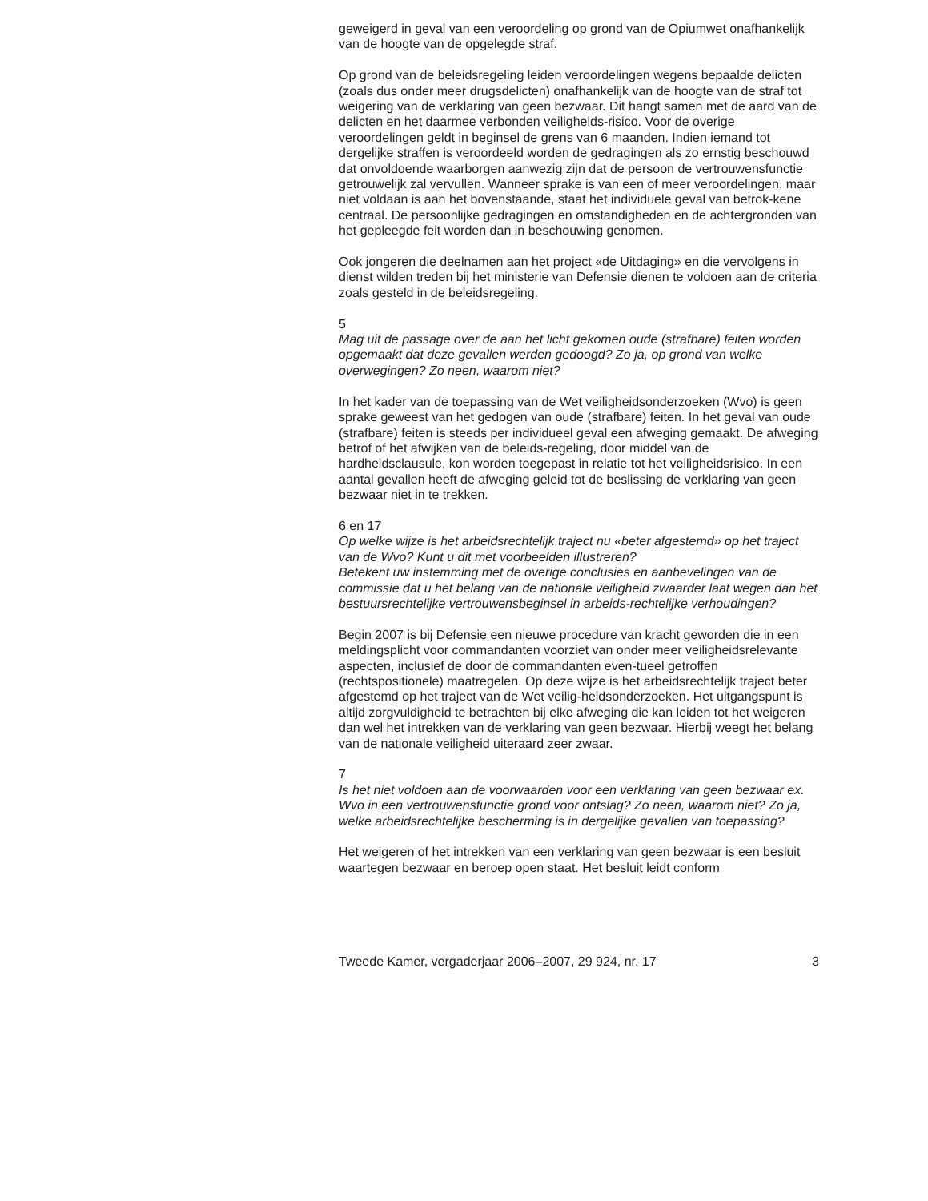geweigerd in geval van een veroordeling op grond van de Opiumwet onafhankelijk van de hoogte van de opgelegde straf.
Op grond van de beleidsregeling leiden veroordelingen wegens bepaalde delicten (zoals dus onder meer drugsdelicten) onafhankelijk van de hoogte van de straf tot weigering van de verklaring van geen bezwaar. Dit hangt samen met de aard van de delicten en het daarmee verbonden veiligheids-risico. Voor de overige veroordelingen geldt in beginsel de grens van 6 maanden. Indien iemand tot dergelijke straffen is veroordeeld worden de gedragingen als zo ernstig beschouwd dat onvoldoende waarborgen aanwezig zijn dat de persoon de vertrouwensfunctie getrouwelijk zal vervullen. Wanneer sprake is van een of meer veroordelingen, maar niet voldaan is aan het bovenstaande, staat het individuele geval van betrok-kene centraal. De persoonlijke gedragingen en omstandigheden en de achtergronden van het gepleegde feit worden dan in beschouwing genomen.
Ook jongeren die deelnamen aan het project «de Uitdaging» en die vervolgens in dienst wilden treden bij het ministerie van Defensie dienen te voldoen aan de criteria zoals gesteld in de beleidsregeling.
5
Mag uit de passage over de aan het licht gekomen oude (strafbare) feiten worden opgemaakt dat deze gevallen werden gedoogd? Zo ja, op grond van welke overwegingen? Zo neen, waarom niet?
In het kader van de toepassing van de Wet veiligheidsonderzoeken (Wvo) is geen sprake geweest van het gedogen van oude (strafbare) feiten. In het geval van oude (strafbare) feiten is steeds per individueel geval een afweging gemaakt. De afweging betrof of het afwijken van de beleids-regeling, door middel van de hardheidsclausule, kon worden toegepast in relatie tot het veiligheidsrisico. In een aantal gevallen heeft de afweging geleid tot de beslissing de verklaring van geen bezwaar niet in te trekken.
6 en 17
Op welke wijze is het arbeidsrechtelijk traject nu «beter afgestemd» op het traject van de Wvo? Kunt u dit met voorbeelden illustreren?
Betekent uw instemming met de overige conclusies en aanbevelingen van de commissie dat u het belang van de nationale veiligheid zwaarder laat wegen dan het bestuursrechtelijke vertrouwensbeginsel in arbeids-rechtelijke verhoudingen?
Begin 2007 is bij Defensie een nieuwe procedure van kracht geworden die in een meldingsplicht voor commandanten voorziet van onder meer veiligheidsrelevante aspecten, inclusief de door de commandanten even-tueel getroffen (rechtspositionele) maatregelen. Op deze wijze is het arbeidsrechtelijk traject beter afgestemd op het traject van de Wet veilig-heidsonderzoeken. Het uitgangspunt is altijd zorgvuldigheid te betrachten bij elke afweging die kan leiden tot het weigeren dan wel het intrekken van de verklaring van geen bezwaar. Hierbij weegt het belang van de nationale veiligheid uiteraard zeer zwaar.
7
Is het niet voldoen aan de voorwaarden voor een verklaring van geen bezwaar ex. Wvo in een vertrouwensfunctie grond voor ontslag? Zo neen, waarom niet? Zo ja, welke arbeidsrechtelijke bescherming is in dergelijke gevallen van toepassing?
Het weigeren of het intrekken van een verklaring van geen bezwaar is een besluit waartegen bezwaar en beroep open staat. Het besluit leidt conform
Tweede Kamer, vergaderjaar 2006–2007, 29 924, nr. 17 3